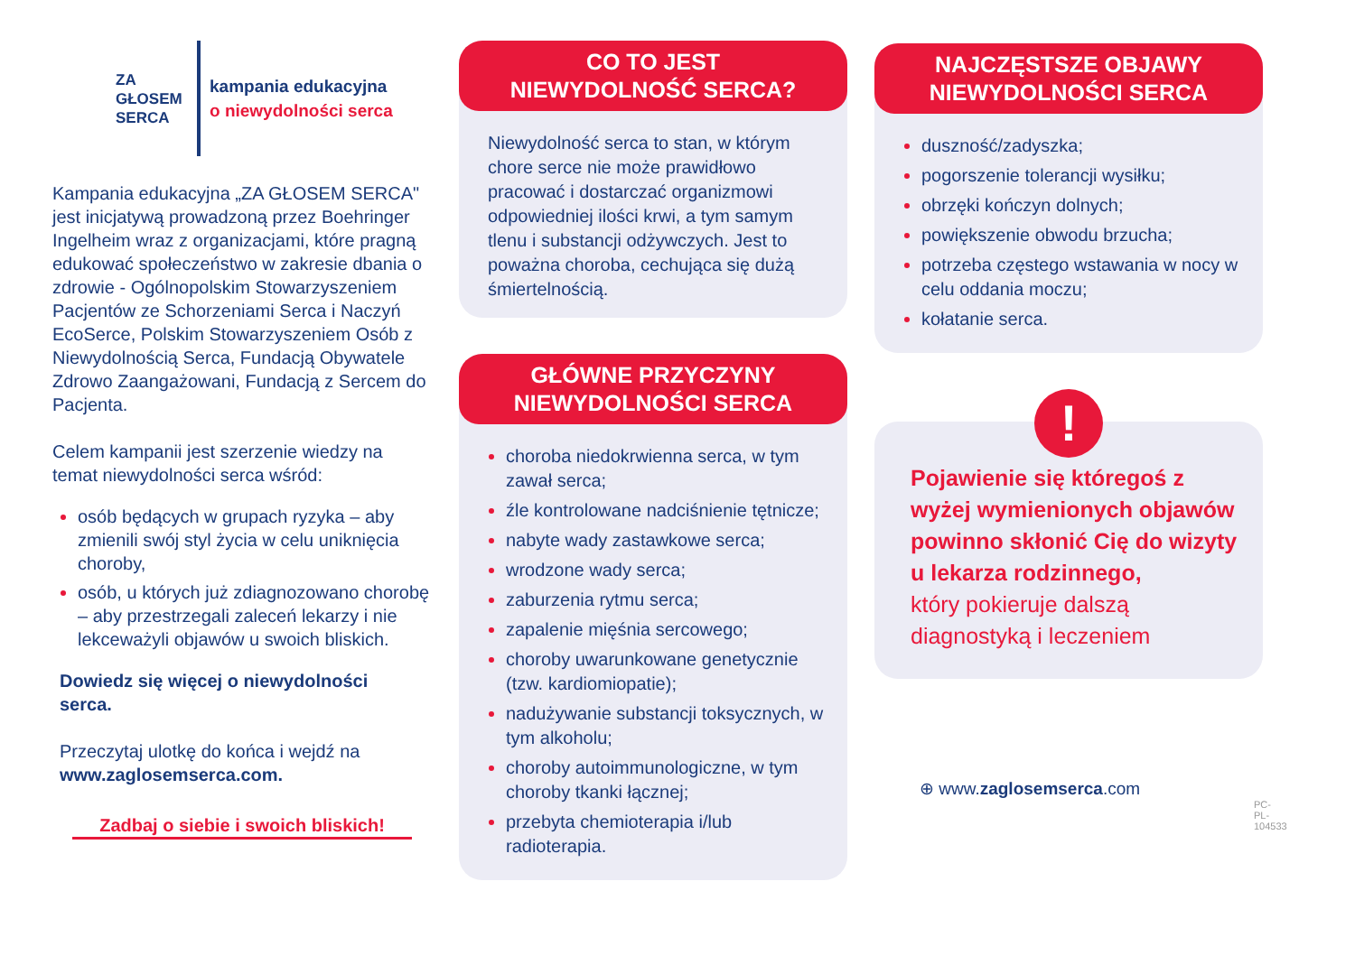ZA
GŁOSEM
SERCA
kampania edukacyjna
o niewydolności serca
Kampania edukacyjna „ZA GŁOSEM SERCA" jest inicjatywą prowadzoną przez Boehringer Ingelheim wraz z organizacjami, które pragną edukować społeczeństwo w zakresie dbania o zdrowie - Ogólnopolskim Stowarzyszeniem Pacjentów ze Schorzeniami Serca i Naczyń EcoSerce, Polskim Stowarzyszeniem Osób z Niewydolnością Serca, Fundacją Obywatele Zdrowo Zaangażowani, Fundacją z Sercem do Pacjenta.
Celem kampanii jest szerzenie wiedzy na temat niewydolności serca wśród:
osób będących w grupach ryzyka – aby zmienili swój styl życia w celu uniknięcia choroby,
osób, u których już zdiagnozowano chorobę – aby przestrzegali zaleceń lekarzy i nie lekceważyli objawów u swoich bliskich.
Dowiedz się więcej o niewydolności serca.
Przeczytaj ulotkę do końca i wejdź na www.zaglosemserca.com.
Zadbaj o siebie i swoich bliskich!
CO TO JEST
NIEWYDOLNOŚĆ SERCA?
Niewydolność serca to stan, w którym chore serce nie może prawidłowo pracować i dostarczać organizmowi odpowiedniej ilości krwi, a tym samym tlenu i substancji odżywczych. Jest to poważna choroba, cechująca się dużą śmiertelnością.
GŁÓWNE PRZYCZYNY
NIEWYDOLNOŚCI SERCA
choroba niedokrwienna serca, w tym zawał serca;
źle kontrolowane nadciśnienie tętnicze;
nabyte wady zastawkowe serca;
wrodzone wady serca;
zaburzenia rytmu serca;
zapalenie mięśnia sercowego;
choroby uwarunkowane genetycznie (tzw. kardiomiopatie);
nadużywanie substancji toksycznych, w tym alkoholu;
choroby autoimmunologiczne, w tym choroby tkanki łącznej;
przebyta chemioterapia i/lub radioterapia.
NAJCZĘSTSZE OBJAWY
NIEWYDOLNOŚCI SERCA
duszność/zadyszka;
pogorszenie tolerancji wysiłku;
obrzęki kończyn dolnych;
powiększenie obwodu brzucha;
potrzeba częstego wstawania w nocy w celu oddania moczu;
kołatanie serca.
!
Pojawienie się któregoś z wyżej wymienionych objawów powinno skłonić Cię do wizyty u lekarza rodzinnego,
który pokieruje dalszą diagnostyką i leczeniem
⊕ www.zaglosemserca.com
PC-PL-104533